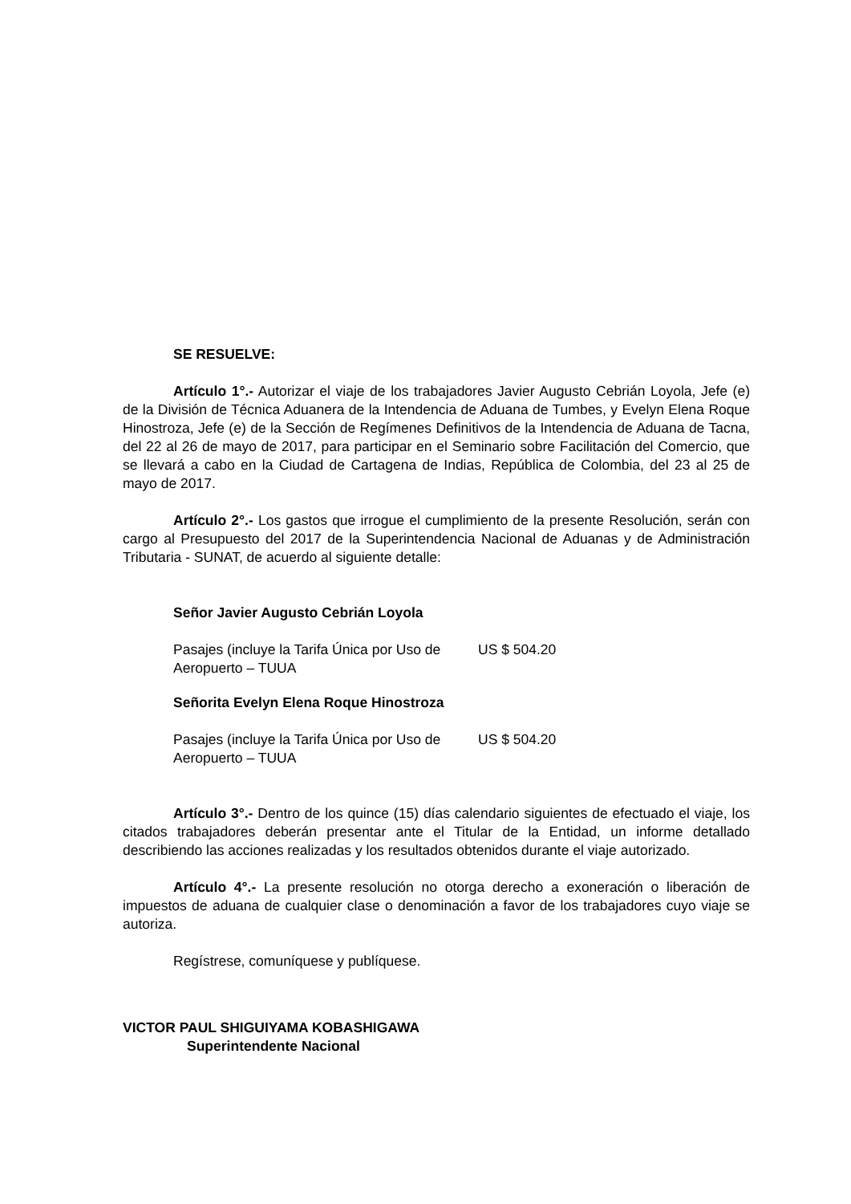SE RESUELVE:
Artículo 1°.- Autorizar el viaje de los trabajadores Javier Augusto Cebrián Loyola, Jefe (e) de la División de Técnica Aduanera de la Intendencia de Aduana de Tumbes, y Evelyn Elena Roque Hinostroza, Jefe (e) de la Sección de Regímenes Definitivos de la Intendencia de Aduana de Tacna, del 22 al 26 de mayo de 2017, para participar en el Seminario sobre Facilitación del Comercio, que se llevará a cabo en la Ciudad de Cartagena de Indias, República de Colombia, del 23 al 25 de mayo de 2017.
Artículo 2°.- Los gastos que irrogue el cumplimiento de la presente Resolución, serán con cargo al Presupuesto del 2017 de la Superintendencia Nacional de Aduanas y de Administración Tributaria - SUNAT, de acuerdo al siguiente detalle:
Señor Javier Augusto Cebrián Loyola
| Pasajes (incluye la Tarifa Única por Uso de Aeropuerto – TUUA | US $ 504.20 |
Señorita Evelyn Elena Roque Hinostroza
| Pasajes (incluye la Tarifa Única por Uso de Aeropuerto – TUUA | US $ 504.20 |
Artículo 3°.- Dentro de los quince (15) días calendario siguientes de efectuado el viaje, los citados trabajadores deberán presentar ante el Titular de la Entidad, un informe detallado describiendo las acciones realizadas y los resultados obtenidos durante el viaje autorizado.
Artículo 4°.- La presente resolución no otorga derecho a exoneración o liberación de impuestos de aduana de cualquier clase o denominación a favor de los trabajadores cuyo viaje se autoriza.
Regístrese, comuníquese y publíquese.
VICTOR PAUL SHIGUIYAMA KOBASHIGAWA
Superintendente Nacional